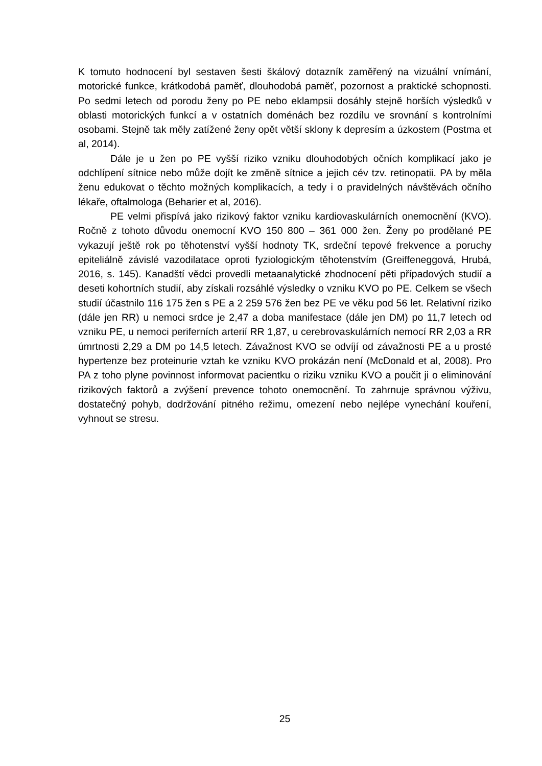K tomuto hodnocení byl sestaven šesti škálový dotazník zaměřený na vizuální vnímání, motorické funkce, krátkodobá paměť, dlouhodobá paměť, pozornost a praktické schopnosti. Po sedmi letech od porodu ženy po PE nebo eklampsii dosáhly stejně horších výsledků v oblasti motorických funkcí a v ostatních doménách bez rozdílu ve srovnání s kontrolními osobami. Stejně tak měly zatížené ženy opět větší sklony k depresím a úzkostem (Postma et al, 2014).
Dále je u žen po PE vyšší riziko vzniku dlouhodobých očních komplikací jako je odchlípení sítnice nebo může dojít ke změně sítnice a jejich cév tzv. retinopatii. PA by měla ženu edukovat o těchto možných komplikacích, a tedy i o pravidelných návštěvách očního lékaře, oftalmologa (Beharier et al, 2016).
PE velmi přispívá jako rizikový faktor vzniku kardiovaskulárních onemocnění (KVO). Ročně z tohoto důvodu onemocní KVO 150 800 – 361 000 žen. Ženy po prodělané PE vykazují ještě rok po těhotenství vyšší hodnoty TK, srdeční tepové frekvence a poruchy epiteliálně závislé vazodilatace oproti fyziologickým těhotenstvím (Greiffeneggová, Hrubá, 2016, s. 145). Kanadští vědci provedli metaanalytické zhodnocení pěti případových studií a deseti kohortních studií, aby získali rozsáhlé výsledky o vzniku KVO po PE. Celkem se všech studií účastnilo 116 175 žen s PE a 2 259 576 žen bez PE ve věku pod 56 let. Relativní riziko (dále jen RR) u nemoci srdce je 2,47 a doba manifestace (dále jen DM) po 11,7 letech od vzniku PE, u nemoci periferních arterií RR 1,87, u cerebrovaskulárních nemocí RR 2,03 a RR úmrtnosti 2,29 a DM po 14,5 letech. Závažnost KVO se odvíjí od závažnosti PE a u prosté hypertenze bez proteinurie vztah ke vzniku KVO prokázán není (McDonald et al, 2008). Pro PA z toho plyne povinnost informovat pacientku o riziku vzniku KVO a poučit ji o eliminování rizikových faktorů a zvýšení prevence tohoto onemocnění. To zahrnuje správnou výživu, dostatečný pohyb, dodržování pitného režimu, omezení nebo nejlépe vynechání kouření, vyhnout se stresu.
25